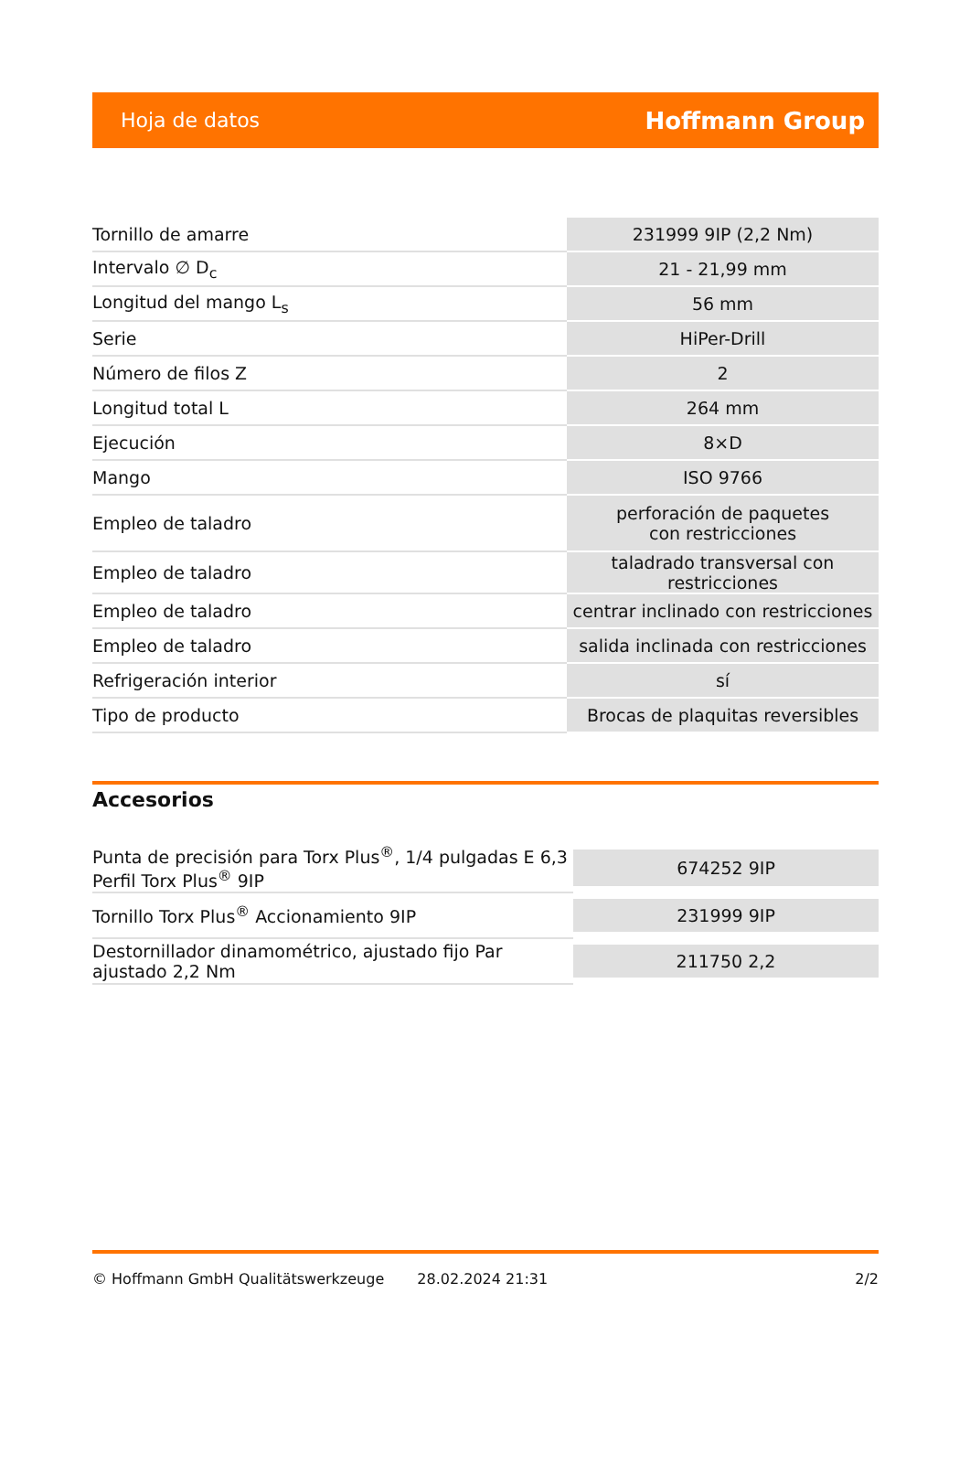Hoja de datos Hoffmann Group
| Tornillo de amarre | 231999 9IP (2,2 Nm) |
| Intervalo ∅ D<sub>c</sub> | 21 - 21,99 mm |
| Longitud del mango L<sub>s</sub> | 56 mm |
| Serie | HiPer-Drill |
| Número de filos Z | 2 |
| Longitud total L | 264 mm |
| Ejecución | 8×D |
| Mango | ISO 9766 |
| Empleo de taladro | perforación de paquetes con restricciones |
| Empleo de taladro | taladrado transversal con restricciones |
| Empleo de taladro | centrar inclinado con restricciones |
| Empleo de taladro | salida inclinada con restricciones |
| Refrigeración interior | sí |
| Tipo de producto | Brocas de plaquitas reversibles |
Accesorios
| Punta de precisión para Torx Plus<sup>®</sup>, 1/4 pulgadas E 6,3 Perfil Torx Plus<sup>®</sup> 9IP | 674252 9IP |
| Tornillo Torx Plus<sup>®</sup> Accionamiento 9IP | 231999 9IP |
| Destornillador dinamométrico, ajustado fijo Par ajustado 2,2 Nm | 211750 2,2 |
© Hoffmann GmbH Qualitätswerkzeuge 28.02.2024 21:31 2/2